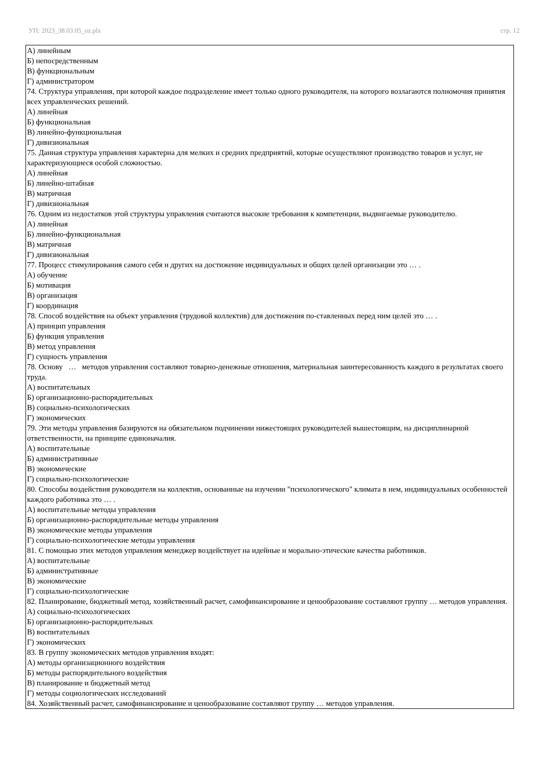УП: 2023_38.03.05_oz.plx стр. 12
А) линейным
Б) непосредственным
В) функциональным
Г) администратором
74. Структура управления, при которой каждое подразделение имеет только одного руководителя, на которого возлагаются полномочия принятия всех управленческих решений.
А) линейная
Б) функциональная
В) линейно-функциональная
Г) дивизиональная
75. Данная структура управления характерна для мелких и средних предприятий, которые осуществляют производство товаров и услуг, не характеризующиеся особой сложностью.
А) линейная
Б) линейно-штабная
В) матричная
Г) дивизиональная
76. Одним из недостатков этой структуры управления считаются высокие требования к компетенции, выдвигаемые руководителю.
А) линейная
Б) линейно-функциональная
В) матричная
Г) дивизиональная
77. Процесс стимулирования самого себя и других на достижение индивидуальных и общих целей организации это … .
А) обучение
Б) мотивация
В) организация
Г) координация
78. Способ воздействия на объект управления (трудовой коллектив) для достижения по-ставленных перед ним целей это … .
А) принцип управления
Б) функция управления
В) метод управления
Г) сущность управления
78. Основу … методов управления составляют товарно-денежные отношения, материальная заинтересованность каждого в результатах своего труда.
А) воспитательных
Б) организационно-распорядительных
В) социально-психологических
Г) экономических
79. Эти методы управления базируются на обязательном подчинении нижестоящих руководителей вышестоящим, на дисциплинарной ответственности, на принципе единоначалия.
А) воспитательные
Б) административные
В) экономические
Г) социально-психологические
80. Способы воздействия руководителя на коллектив, основанные на изучении "психологического" климата в нем, индивидуальных особенностей каждого работника это … .
А) воспитательные методы управления
Б) организационно-распорядительные методы управления
В) экономические методы управления
Г) социально-психологические методы управления
81. С помощью этих методов управления менеджер воздействует на идейные и морально-этические качества работников.
А) воспитательные
Б) административные
В) экономические
Г) социально-психологические
82. Планирование, бюджетный метод, хозяйственный расчет, самофинансирование и ценообразование составляют группу … методов управления.
А) социально-психологических
Б) организационно-распорядительных
В) воспитательных
Г) экономических
83. В группу экономических методов управления входят:
А) методы организационного воздействия
Б) методы распорядительного воздействия
В) планирование и бюджетный метод
Г) методы социологических исследований
84. Хозяйственный расчет, самофинансирование и ценообразование составляют группу … методов управления.